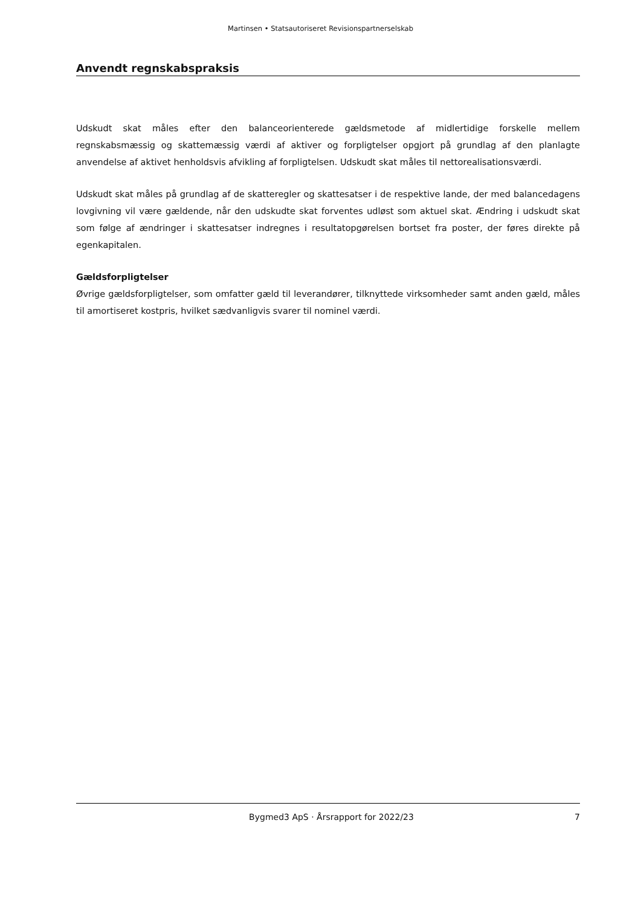Martinsen • Statsautoriseret Revisionspartnerselskab
Anvendt regnskabspraksis
Udskudt skat måles efter den balanceorienterede gældsmetode af midlertidige forskelle mellem regnskabsmæssig og skattemæssig værdi af aktiver og forpligtelser opgjort på grundlag af den planlagte anvendelse af aktivet henholdsvis afvikling af forpligtelsen. Udskudt skat måles til nettorealisationsværdi.
Udskudt skat måles på grundlag af de skatteregler og skattesatser i de respektive lande, der med balancedagens lovgivning vil være gældende, når den udskudte skat forventes udløst som aktuel skat. Ændring i udskudt skat som følge af ændringer i skattesatser indregnes i resultatopgørelsen bortset fra poster, der føres direkte på egenkapitalen.
Gældsforpligtelser
Øvrige gældsforpligtelser, som omfatter gæld til leverandører, tilknyttede virksomheder samt anden gæld, måles til amortiseret kostpris, hvilket sædvanligvis svarer til nominel værdi.
Bygmed3 ApS · Årsrapport for 2022/23 7